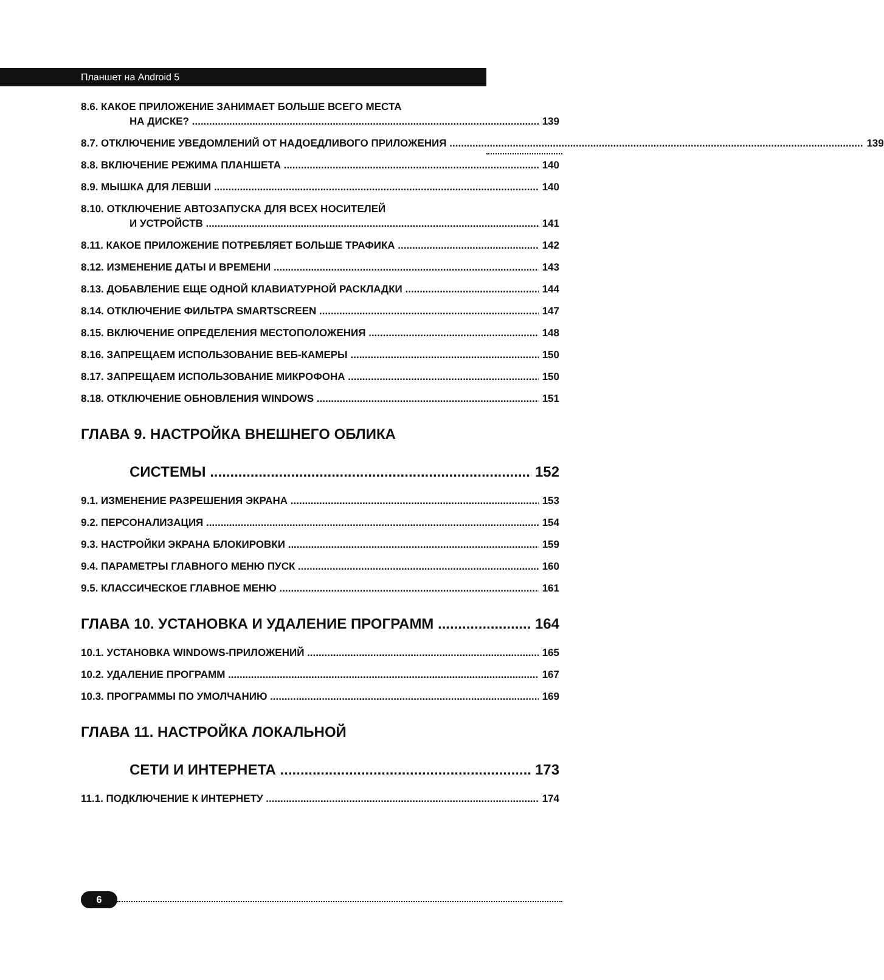Планшет на Android 5
8.6. КАКОЕ ПРИЛОЖЕНИЕ ЗАНИМАЕТ БОЛЬШЕ ВСЕГО МЕСТА
НА ДИСКЕ? 139
8.7. ОТКЛЮЧЕНИЕ УВЕДОМЛЕНИЙ ОТ НАДОЕДЛИВОГО ПРИЛОЖЕНИЯ 139
8.8. ВКЛЮЧЕНИЕ РЕЖИМА ПЛАНШЕТА 140
8.9. МЫШКА ДЛЯ ЛЕВШИ 140
8.10. ОТКЛЮЧЕНИЕ АВТОЗАПУСКА ДЛЯ ВСЕХ НОСИТЕЛЕЙ
И УСТРОЙСТВ 141
8.11. КАКОЕ ПРИЛОЖЕНИЕ ПОТРЕБЛЯЕТ БОЛЬШЕ ТРАФИКА 142
8.12. ИЗМЕНЕНИЕ ДАТЫ И ВРЕМЕНИ 143
8.13. ДОБАВЛЕНИЕ ЕЩЕ ОДНОЙ КЛАВИАТУРНОЙ РАСКЛАДКИ 144
8.14. ОТКЛЮЧЕНИЕ ФИЛЬТРА SMARTSCREEN 147
8.15. ВКЛЮЧЕНИЕ ОПРЕДЕЛЕНИЯ МЕСТОПОЛОЖЕНИЯ 148
8.16. ЗАПРЕЩАЕМ ИСПОЛЬЗОВАНИЕ ВЕБ-КАМЕРЫ 150
8.17. ЗАПРЕЩАЕМ ИСПОЛЬЗОВАНИЕ МИКРОФОНА 150
8.18. ОТКЛЮЧЕНИЕ ОБНОВЛЕНИЯ WINDOWS 151
ГЛАВА 9. НАСТРОЙКА ВНЕШНЕГО ОБЛИКА
СИСТЕМЫ 152
9.1. ИЗМЕНЕНИЕ РАЗРЕШЕНИЯ ЭКРАНА 153
9.2. ПЕРСОНАЛИЗАЦИЯ 154
9.3. НАСТРОЙКИ ЭКРАНА БЛОКИРОВКИ 159
9.4. ПАРАМЕТРЫ ГЛАВНОГО МЕНЮ ПУСК 160
9.5. КЛАССИЧЕСКОЕ ГЛАВНОЕ МЕНЮ 161
ГЛАВА 10. УСТАНОВКА И УДАЛЕНИЕ ПРОГРАММ 164
10.1. УСТАНОВКА WINDOWS-ПРИЛОЖЕНИЙ 165
10.2. УДАЛЕНИЕ ПРОГРАММ 167
10.3. ПРОГРАММЫ ПО УМОЛЧАНИЮ 169
ГЛАВА 11. НАСТРОЙКА ЛОКАЛЬНОЙ
СЕТИ И ИНТЕРНЕТА 173
11.1. ПОДКЛЮЧЕНИЕ К ИНТЕРНЕТУ 174
6